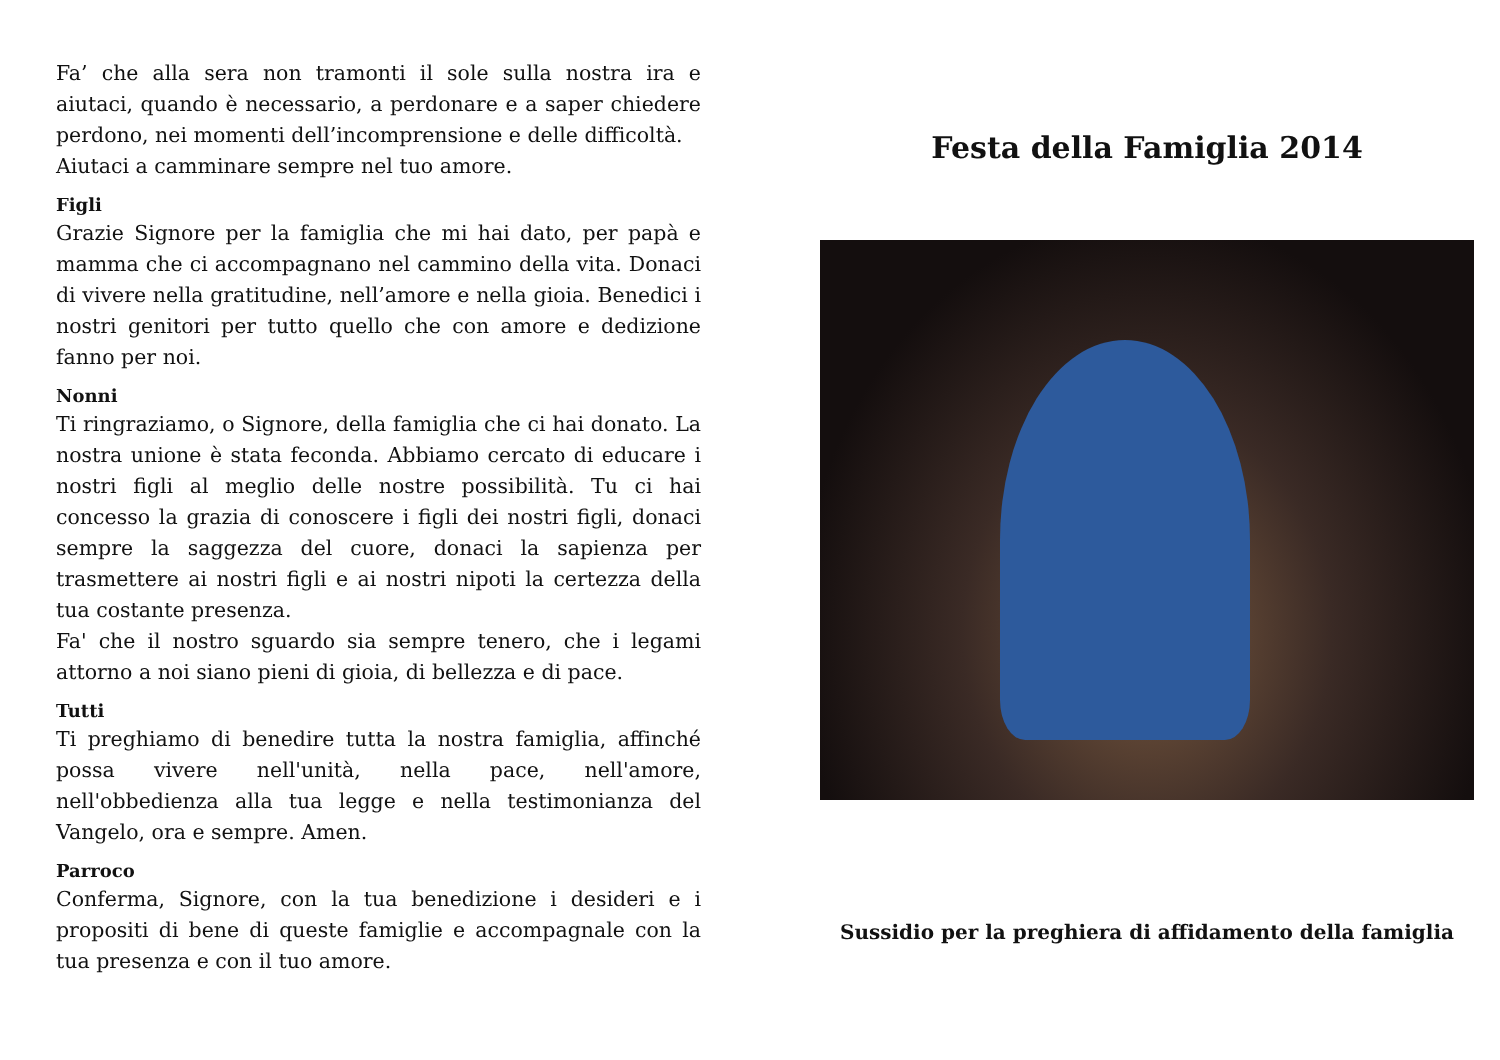Fa’ che alla sera non tramonti il sole sulla nostra ira e aiutaci, quando è necessario, a perdonare e a saper chiedere perdono, nei momenti dell’incomprensione e delle difficoltà.
Aiutaci a camminare sempre nel tuo amore.
Figli
Grazie Signore per la famiglia che mi hai dato, per papà e mamma che ci accompagnano nel cammino della vita. Donaci di vivere nella gratitudine, nell’amore e nella gioia. Benedici i nostri genitori per tutto quello che con amore e dedizione fanno per noi.
Nonni
Ti ringraziamo, o Signore, della famiglia che ci hai donato. La nostra unione è stata feconda. Abbiamo cercato di educare i nostri figli al meglio delle nostre possibilità. Tu ci hai concesso la grazia di conoscere i figli dei nostri figli, donaci sempre la saggezza del cuore, donaci la sapienza per trasmettere ai nostri figli e ai nostri nipoti la certezza della tua costante presenza.
Fa' che il nostro sguardo sia sempre tenero, che i legami attorno a noi siano pieni di gioia, di bellezza e di pace.
Tutti
Ti preghiamo di benedire tutta la nostra famiglia, affinché possa vivere nell'unità, nella pace, nell'amore, nell'obbedienza alla tua legge e nella testimonianza del Vangelo, ora e sempre. Amen.
Parroco
Conferma, Signore, con la tua benedizione i desideri e i propositi di bene di queste famiglie e accompagnale con la tua presenza e con il tuo amore.
Festa della Famiglia 2014
Sussidio per la preghiera di affidamento della famiglia